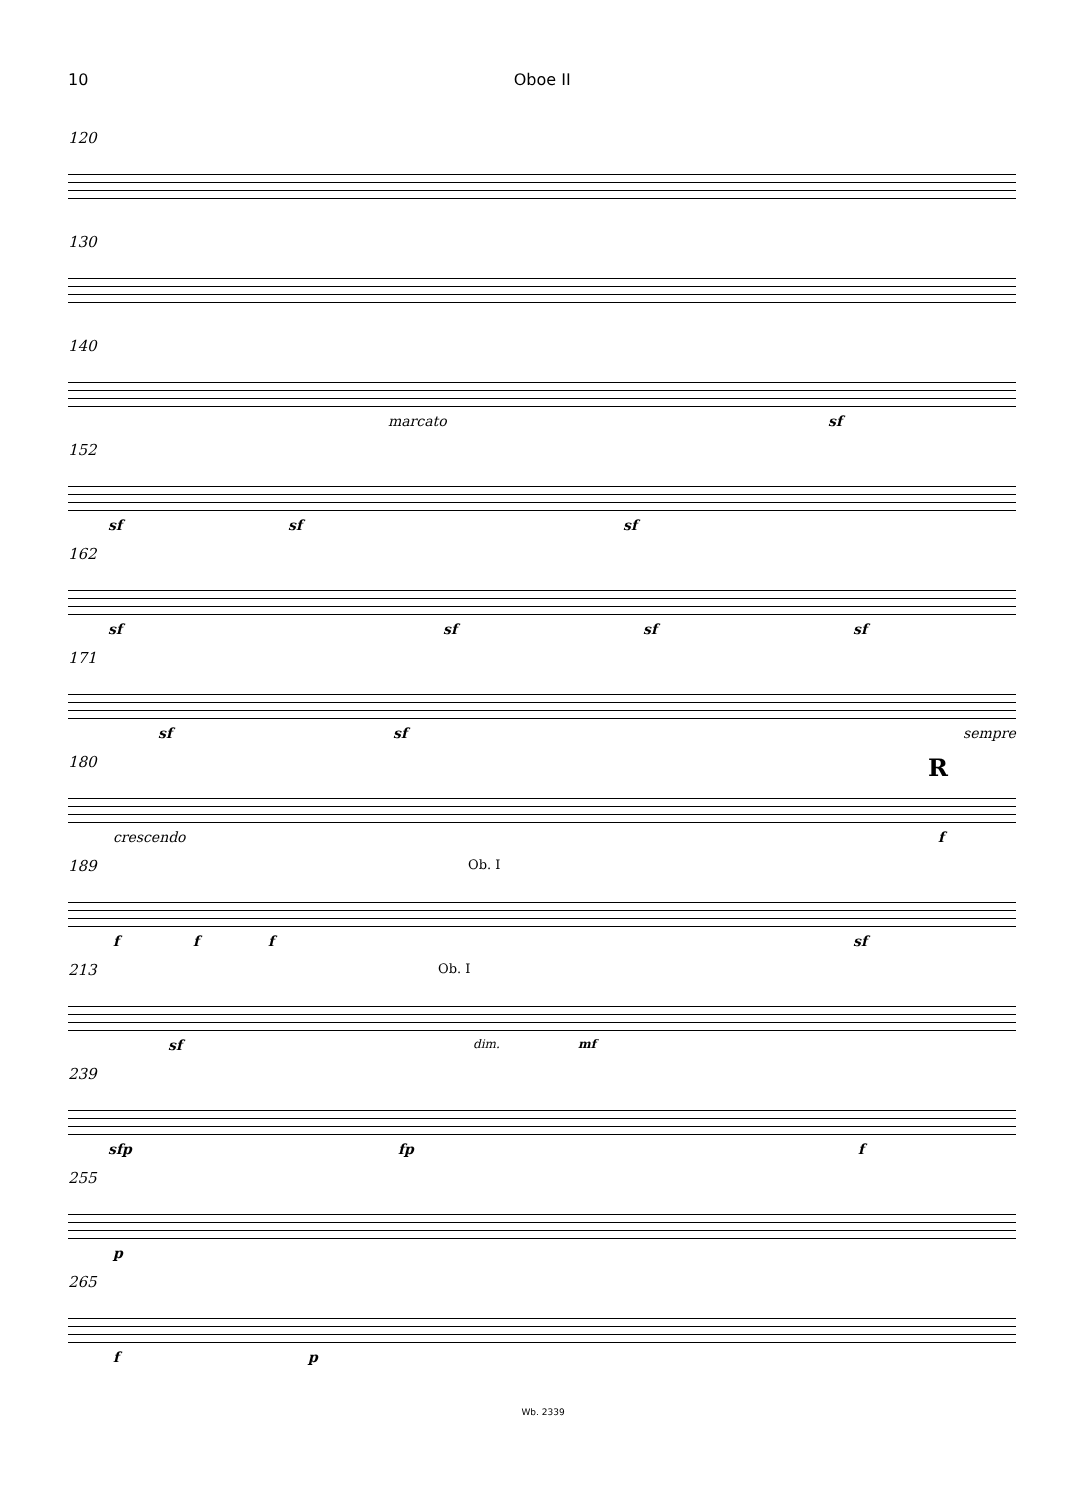10 Oboe II
120
130
140
marcato sf
152
sf sf sf
162
sf sf sf sf
171
sf sf sempre
180 R
crescendo f
189 Ob. I
f f f sf
213 Ob. I
sf dim. mf
239
sfp fp f
255
p
265
f p
Wb. 2339